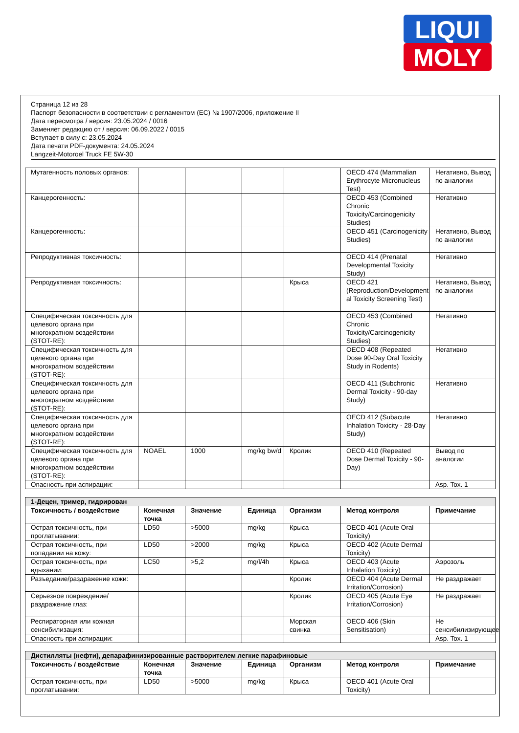LIQUI
MOLY
Страница 12 из 28
Паспорт безопасности в соответствии с регламентом (ЕС) № 1907/2006, приложение II
Дата пересмотра / версия: 23.05.2024 / 0016
Заменяет редакцию от / версия: 06.09.2022 / 0015
Вступает в силу с: 23.05.2024
Дата печати PDF-документа: 24.05.2024
Langzeit-Motoroel Truck FE 5W-30
| Мутагенность половых органов: | | | | | OECD 474 (Mammalian Erythrocyte Micronucleus Test) | Негативно, Вывод по аналогии |
| Канцерогенность: | | | | | OECD 453 (Combined Chronic Toxicity/Carcinogenicity Studies) | Негативно |
| Канцерогенность: | | | | | OECD 451 (Carcinogenicity Studies) | Негативно, Вывод по аналогии |
| Репродуктивная токсичность: | | | | | OECD 414 (Prenatal Developmental Toxicity Study) | Негативно |
| Репродуктивная токсичность: | | | | Крыса | OECD 421 (Reproduction/Development al Toxicity Screening Test) | Негативно, Вывод по аналогии |
| Специфическая токсичность для целевого органа при многократном воздействии (STOT-RE): | | | | | OECD 453 (Combined Chronic Toxicity/Carcinogenicity Studies) | Негативно |
| Специфическая токсичность для целевого органа при многократном воздействии (STOT-RE): | | | | | OECD 408 (Repeated Dose 90-Day Oral Toxicity Study in Rodents) | Негативно |
| Специфическая токсичность для целевого органа при многократном воздействии (STOT-RE): | | | | | OECD 411 (Subchronic Dermal Toxicity - 90-day Study) | Негативно |
| Специфическая токсичность для целевого органа при многократном воздействии (STOT-RE): | | | | | OECD 412 (Subacute Inhalation Toxicity - 28-Day Study) | Негативно |
| Специфическая токсичность для целевого органа при многократном воздействии (STOT-RE): | NOAEL | 1000 | mg/kg bw/d | Кролик | OECD 410 (Repeated Dose Dermal Toxicity - 90-Day) | Вывод по аналогии |
| Опасность при аспирации: | | | | | | Asp. Tox. 1 |
| 1-Децен, тример, гидрирован | | | | | | |
| Токсичность / воздействие | Конечная точка | Значение | Единица | Организм | Метод контроля | Примечание |
| Острая токсичность, при проглатывании: | LD50 | >5000 | mg/kg | Крыса | OECD 401 (Acute Oral Toxicity) | |
| Острая токсичность, при попадании на кожу: | LD50 | >2000 | mg/kg | Крыса | OECD 402 (Acute Dermal Toxicity) | |
| Острая токсичность, при вдыхании: | LC50 | >5,2 | mg/l/4h | Крыса | OECD 403 (Acute Inhalation Toxicity) | Аэрозоль |
| Разъедание/раздражение кожи: | | | | Кролик | OECD 404 (Acute Dermal Irritation/Corrosion) | Не раздражает |
| Серьезное повреждение/раздражение глаз: | | | | Кролик | OECD 405 (Acute Eye Irritation/Corrosion) | Не раздражает |
| Респираторная или кожная сенсибилизация: | | | | Морская свинка | OECD 406 (Skin Sensitisation) | Не сенсибилизирующее |
| Опасность при аспирации: | | | | | | Asp. Tox. 1 |
| Дистилляты (нефти), депарафинизированные растворителем легкие парафиновые | | | | | | |
| Токсичность / воздействие | Конечная точка | Значение | Единица | Организм | Метод контроля | Примечание |
| Острая токсичность, при проглатывании: | LD50 | >5000 | mg/kg | Крыса | OECD 401 (Acute Oral Toxicity) | |